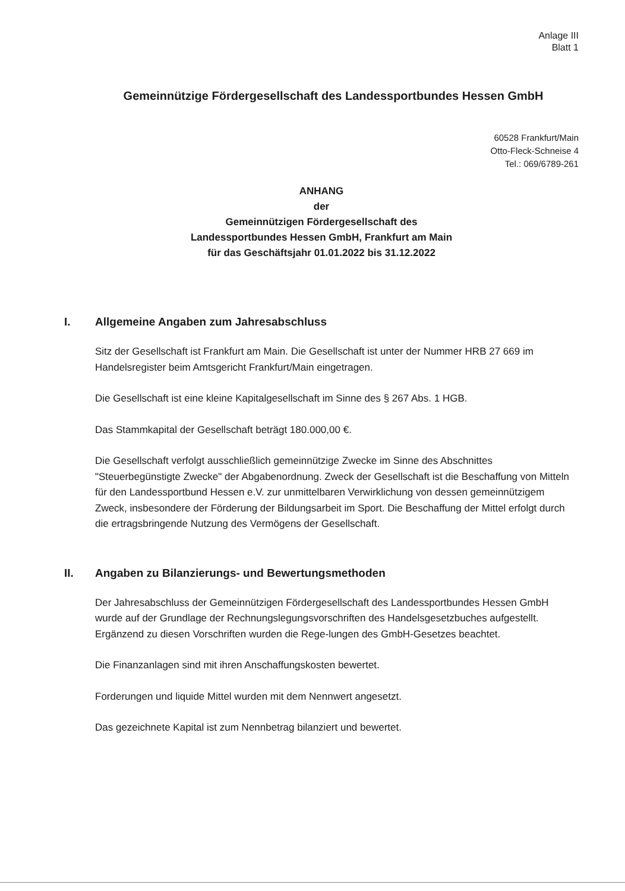Anlage III
Blatt 1
Gemeinnützige Fördergesellschaft des Landessportbundes Hessen GmbH
60528 Frankfurt/Main
Otto-Fleck-Schneise 4
Tel.: 069/6789-261
ANHANG
der
Gemeinnützigen Fördergesellschaft des
Landessportbundes Hessen GmbH, Frankfurt am Main
für das Geschäftsjahr 01.01.2022 bis 31.12.2022
I. Allgemeine Angaben zum Jahresabschluss
Sitz der Gesellschaft ist Frankfurt am Main. Die Gesellschaft ist unter der Nummer HRB 27 669 im Handelsregister beim Amtsgericht Frankfurt/Main eingetragen.
Die Gesellschaft ist eine kleine Kapitalgesellschaft im Sinne des § 267 Abs. 1 HGB.
Das Stammkapital der Gesellschaft beträgt 180.000,00 €.
Die Gesellschaft verfolgt ausschließlich gemeinnützige Zwecke im Sinne des Abschnittes "Steuerbegünstigte Zwecke" der Abgabenordnung. Zweck der Gesellschaft ist die Beschaffung von Mitteln für den Landessportbund Hessen e.V. zur unmittelbaren Verwirklichung von dessen gemeinnützigem Zweck, insbesondere der Förderung der Bildungsarbeit im Sport. Die Beschaffung der Mittel erfolgt durch die ertragsbringende Nutzung des Vermögens der Gesellschaft.
II. Angaben zu Bilanzierungs- und Bewertungsmethoden
Der Jahresabschluss der Gemeinnützigen Fördergesellschaft des Landessportbundes Hessen GmbH wurde auf der Grundlage der Rechnungslegungsvorschriften des Handelsgesetzbuches aufgestellt. Ergänzend zu diesen Vorschriften wurden die Rege-lungen des GmbH-Gesetzes beachtet.
Die Finanzanlagen sind mit ihren Anschaffungskosten bewertet.
Forderungen und liquide Mittel wurden mit dem Nennwert angesetzt.
Das gezeichnete Kapital ist zum Nennbetrag bilanziert und bewertet.